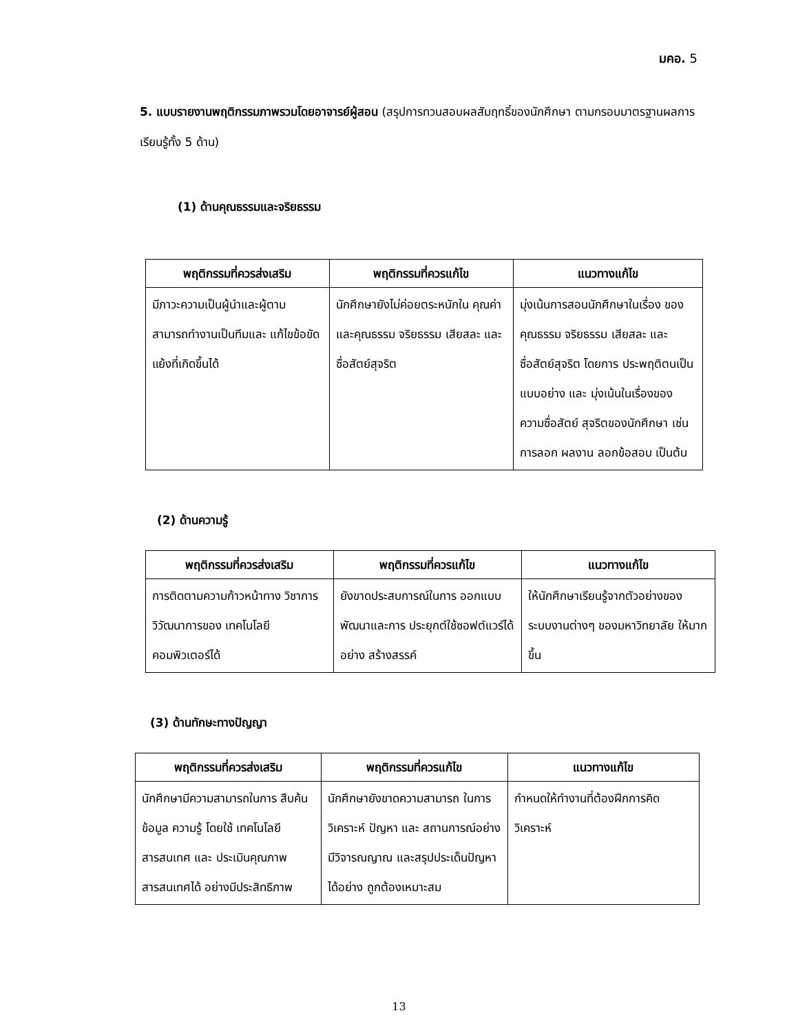มคอ. 5
5. แบบรายงานพฤติกรรมภาพรวมโดยอาจารย์ผู้สอน (สรุปการทวนสอบผลสัมฤทธิ์ของนักศึกษา ตามกรอบมาตรฐานผลการเรียนรู้ทั้ง 5 ด้าน)
(1) ด้านคุณธรรมและจริยธรรม
| พฤติกรรมที่ควรส่งเสริม | พฤติกรรมที่ควรแก้ไข | แนวทางแก้ไข |
| --- | --- | --- |
| มีภาวะความเป็นผู้นำและผู้ตาม สามารถทำงานเป็นทีมและ แก้ไขข้อขัดแย้งที่เกิดขึ้นได้ | นักศึกษายังไม่ค่อยตระหนักใน คุณค่าและคุณธรรม จริยธรรม เสียสละ และซื่อสัตย์สุจริต | มุ่งเน้นการสอนนักศึกษาในเรื่อง ของคุณธรรม จริยธรรม เสียสละ และซื่อสัตย์สุจริต โดยการ ประพฤติตนเป็นแบบอย่าง และ มุ่งเน้นในเรื่องของความซื่อสัตย์ สุจริตของนักศึกษา เช่น การลอก ผลงาน ลอกข้อสอบ เป็นต้น |
(2) ด้านความรู้
| พฤติกรรมที่ควรส่งเสริม | พฤติกรรมที่ควรแก้ไข | แนวทางแก้ไข |
| --- | --- | --- |
| การติดตามความก้าวหน้าทาง วิชาการ วิวัฒนาการของ เทคโนโลยีคอมพิวเตอร์ได้ | ยังขาดประสบการณ์ในการ ออกแบบ พัฒนาและการ ประยุกต์ใช้ซอฟต์แวร์ได้อย่าง สร้างสรรค์ | ให้นักศึกษาเรียนรู้จากตัวอย่างของ ระบบงานต่างๆ ของมหาวิทยาลัย ให้มากขึ้น |
(3) ด้านทักษะทางปัญญา
| พฤติกรรมที่ควรส่งเสริม | พฤติกรรมที่ควรแก้ไข | แนวทางแก้ไข |
| --- | --- | --- |
| นักศึกษามีความสามารถในการ สืบค้นข้อมูล ความรู้ โดยใช้ เทคโนโลยีสารสนเทศ และ ประเมินคุณภาพสารสนเทศได้ อย่างมีประสิทธิภาพ | นักศึกษายังขาดความสามารถ ในการวิเคราะห์ ปัญหา และ สถานการณ์อย่างมีวิจารณญาณ และสรุปประเด็นปัญหาได้อย่าง ถูกต้องเหมาะสม | กำหนดให้ทำงานที่ต้องฝึกการคิด วิเคราะห์ |
13